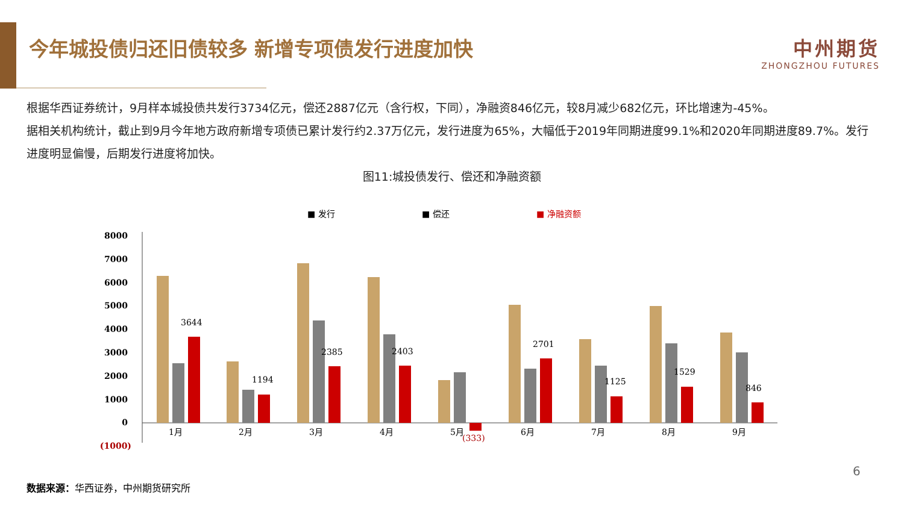今年城投债归还旧债较多 新增专项债发行进度加快
中州期货
ZHONGZHOU FUTURES
根据华西证券统计，9月样本城投债共发行3734亿元，偿还2887亿元（含行权，下同），净融资846亿元，较8月减少682亿元，环比增速为-45%。
据相关机构统计，截止到9月今年地方政府新增专项债已累计发行约2.37万亿元，发行进度为65%，大幅低于2019年同期进度99.1%和2020年同期进度89.7%。发行进度明显偏慢，后期发行进度将加快。
图11:城投债发行、偿还和净融资额
■ 发行
■ 偿还
■ 净融资额
8000
7000
6000
5000
4000
3000
2000
1000
0
(1000)
3644
1月
1194
2月
2385
3月
2403
4月
(333)
5月
2701
6月
1125
7月
1529
8月
846
9月
6
数据来源：华西证券，中州期货研究所